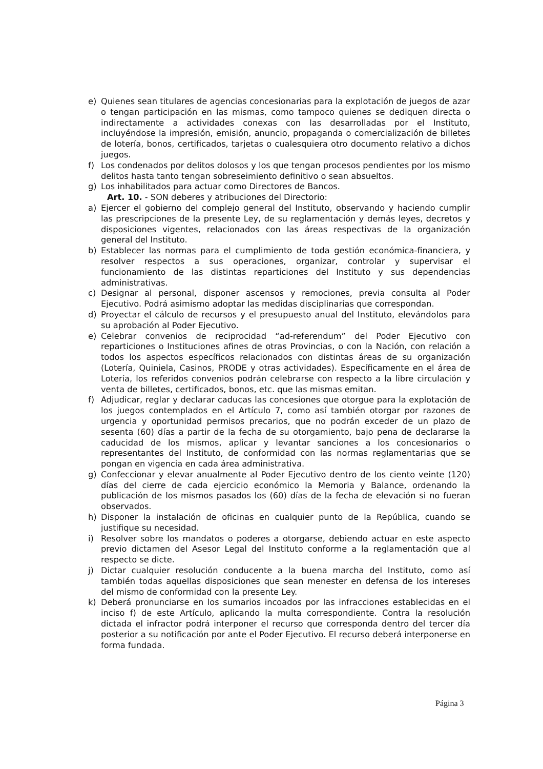e) Quienes sean titulares de agencias concesionarias para la explotación de juegos de azar o tengan participación en las mismas, como tampoco quienes se dediquen directa o indirectamente a actividades conexas con las desarrolladas por el Instituto, incluyéndose la impresión, emisión, anuncio, propaganda o comercialización de billetes de lotería, bonos, certificados, tarjetas o cualesquiera otro documento relativo a dichos juegos.
f) Los condenados por delitos dolosos y los que tengan procesos pendientes por los mismo delitos hasta tanto tengan sobreseimiento definitivo o sean absueltos.
g) Los inhabilitados para actuar como Directores de Bancos.
Art. 10. - SON deberes y atribuciones del Directorio:
a) Ejercer el gobierno del complejo general del Instituto, observando y haciendo cumplir las prescripciones de la presente Ley, de su reglamentación y demás leyes, decretos y disposiciones vigentes, relacionados con las áreas respectivas de la organización general del Instituto.
b) Establecer las normas para el cumplimiento de toda gestión económica-financiera, y resolver respectos a sus operaciones, organizar, controlar y supervisar el funcionamiento de las distintas reparticiones del Instituto y sus dependencias administrativas.
c) Designar al personal, disponer ascensos y remociones, previa consulta al Poder Ejecutivo. Podrá asimismo adoptar las medidas disciplinarias que correspondan.
d) Proyectar el cálculo de recursos y el presupuesto anual del Instituto, elevándolos para su aprobación al Poder Ejecutivo.
e) Celebrar convenios de reciprocidad “ad-referendum” del Poder Ejecutivo con reparticiones o Instituciones afines de otras Provincias, o con la Nación, con relación a todos los aspectos específicos relacionados con distintas áreas de su organización (Lotería, Quiniela, Casinos, PRODE y otras actividades). Específicamente en el área de Lotería, los referidos convenios podrán celebrarse con respecto a la libre circulación y venta de billetes, certificados, bonos, etc. que las mismas emitan.
f) Adjudicar, reglar y declarar caducas las concesiones que otorgue para la explotación de los juegos contemplados en el Artículo 7, como así también otorgar por razones de urgencia y oportunidad permisos precarios, que no podrán exceder de un plazo de sesenta (60) días a partir de la fecha de su otorgamiento, bajo pena de declararse la caducidad de los mismos, aplicar y levantar sanciones a los concesionarios o representantes del Instituto, de conformidad con las normas reglamentarias que se pongan en vigencia en cada área administrativa.
g) Confeccionar y elevar anualmente al Poder Ejecutivo dentro de los ciento veinte (120) días del cierre de cada ejercicio económico la Memoria y Balance, ordenando la publicación de los mismos pasados los (60) días de la fecha de elevación si no fueran observados.
h) Disponer la instalación de oficinas en cualquier punto de la República, cuando se justifique su necesidad.
i) Resolver sobre los mandatos o poderes a otorgarse, debiendo actuar en este aspecto previo dictamen del Asesor Legal del Instituto conforme a la reglamentación que al respecto se dicte.
j) Dictar cualquier resolución conducente a la buena marcha del Instituto, como así también todas aquellas disposiciones que sean menester en defensa de los intereses del mismo de conformidad con la presente Ley.
k) Deberá pronunciarse en los sumarios incoados por las infracciones establecidas en el inciso f) de este Artículo, aplicando la multa correspondiente. Contra la resolución dictada el infractor podrá interponer el recurso que corresponda dentro del tercer día posterior a su notificación por ante el Poder Ejecutivo. El recurso deberá interponerse en forma fundada.
Página 3